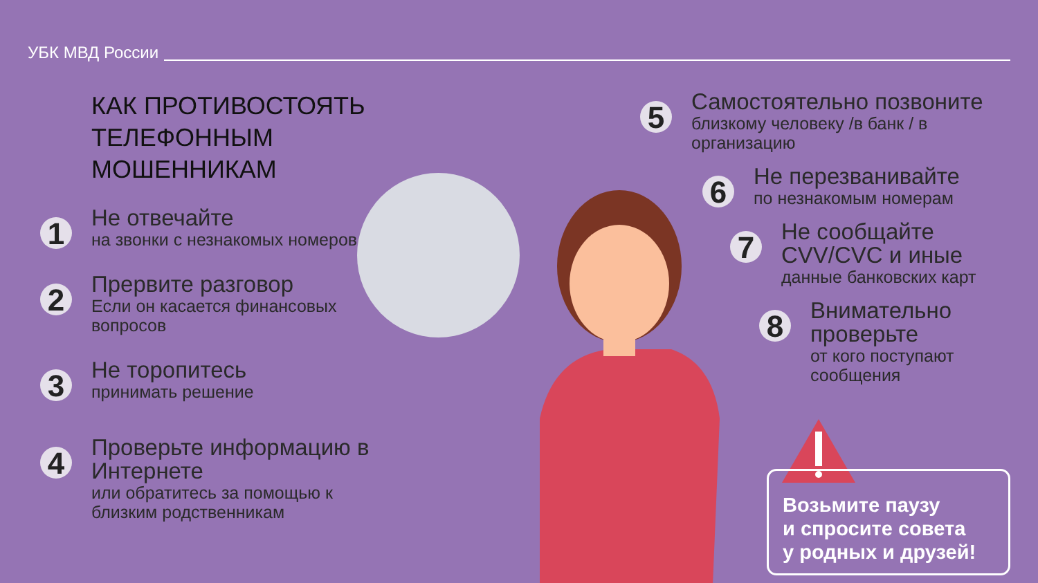УБК МВД России
КАК ПРОТИВОСТОЯТЬ ТЕЛЕФОННЫМ МОШЕННИКАМ
1
Не отвечайте
на звонки с незнакомых номеров
2
Прервите разговор
Если он касается финансовых вопросов
3
Не торопитесь
принимать решение
4
Проверьте информацию в Интернете
или обратитесь за помощью к близким родственникам
5
Самостоятельно позвоните
близкому человеку /в банк / в организацию
6
Не перезванивайте
по незнакомым номерам
7
Не сообщайте CVV/CVC и иные
данные банковских карт
8
Внимательно проверьте
от кого поступают сообщения
Возьмите паузу
и спросите совета
у родных и друзей!